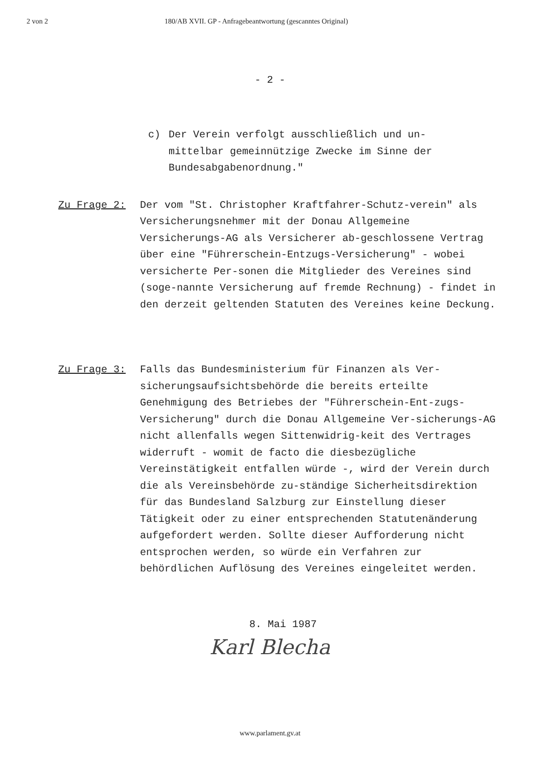2 von 2 180/AB XVII. GP - Anfragebeantwortung (gescanntes Original)
- 2 -
c) Der Verein verfolgt ausschließlich und un-
mittelbar gemeinnützige Zwecke im Sinne der
Bundesabgabenordnung."
Zu Frage 2: Der vom "St. Christopher Kraftfahrer-Schutz-verein" als Versicherungsnehmer mit der Donau Allgemeine Versicherungs-AG als Versicherer ab-geschlossene Vertrag über eine "Führerschein-Entzugs-Versicherung" - wobei versicherte Per-sonen die Mitglieder des Vereines sind (soge-nannte Versicherung auf fremde Rechnung) - findet in den derzeit geltenden Statuten des Vereines keine Deckung.
Zu Frage 3: Falls das Bundesministerium für Finanzen als Ver-sicherungsaufsichtsbehörde die bereits erteilte Genehmigung des Betriebes der "Führerschein-Ent-zugs-Versicherung" durch die Donau Allgemeine Ver-sicherungs-AG nicht allenfalls wegen Sittenwidrig-keit des Vertrages widerruft - womit de facto die diesbezügliche Vereinstätigkeit entfallen würde -, wird der Verein durch die als Vereinsbehörde zu-ständige Sicherheitsdirektion für das Bundesland Salzburg zur Einstellung dieser Tätigkeit oder zu einer entsprechenden Statutenänderung aufgefordert werden. Sollte dieser Aufforderung nicht entsprochen werden, so würde ein Verfahren zur behördlichen Auflösung des Vereines eingeleitet werden.
8. Mai 1987
Karl Blecha
www.parlament.gv.at